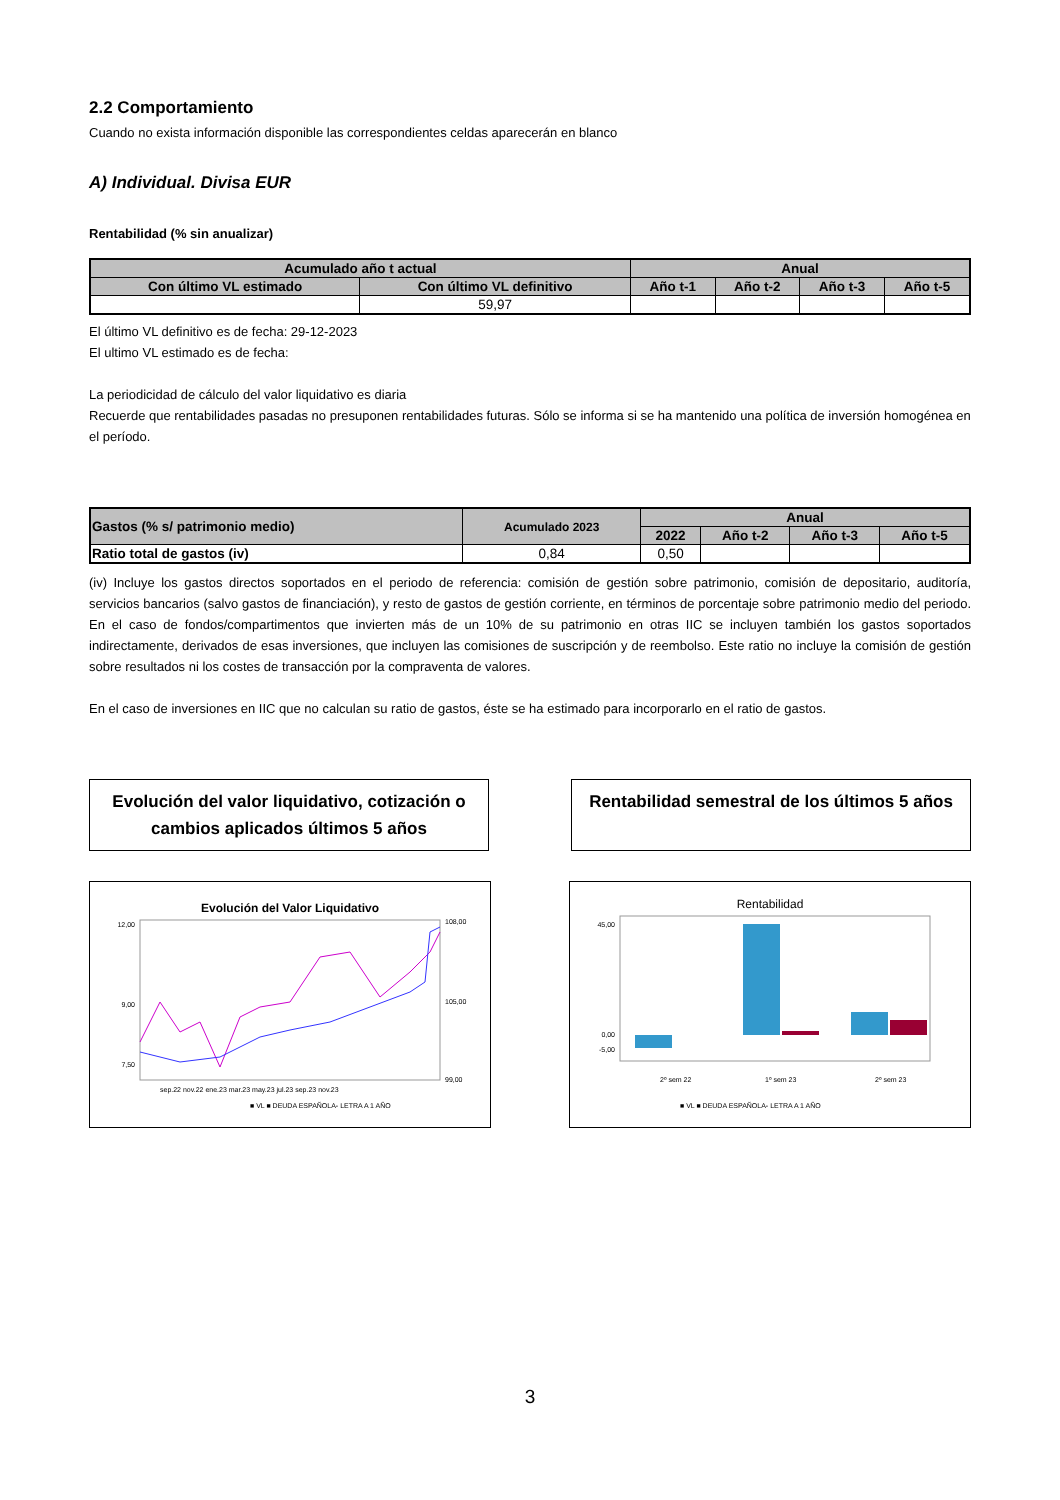2.2 Comportamiento
Cuando no exista información disponible las correspondientes celdas aparecerán en blanco
A) Individual. Divisa EUR
Rentabilidad (% sin anualizar)
| Acumulado año t actual | | Anual | | | |
| --- | --- | --- | --- | --- | --- |
| Con último VL estimado | Con último VL definitivo | Año t-1 | Año t-2 | Año t-3 | Año t-5 |
| | 59,97 | | | | |
El último VL definitivo es de fecha: 29-12-2023
El ultimo VL estimado es de fecha:
La periodicidad de cálculo del valor liquidativo es diaria
Recuerde que rentabilidades pasadas no presuponen rentabilidades futuras. Sólo se informa si se ha mantenido una política de inversión homogénea en el período.
| Gastos (% s/ patrimonio medio) | Acumulado 2023 | Anual | | | |
| --- | --- | --- | --- | --- | --- |
| | | 2022 | Año t-2 | Año t-3 | Año t-5 |
| Ratio total de gastos (iv) | 0,84 | 0,50 | | | |
(iv) Incluye los gastos directos soportados en el periodo de referencia: comisión de gestión sobre patrimonio, comisión de depositario, auditoría, servicios bancarios (salvo gastos de financiación), y resto de gastos de gestión corriente, en términos de porcentaje sobre patrimonio medio del periodo. En el caso de fondos/compartimentos que invierten más de un 10% de su patrimonio en otras IIC se incluyen también los gastos soportados indirectamente, derivados de esas inversiones, que incluyen las comisiones de suscripción y de reembolso. Este ratio no incluye la comisión de gestión sobre resultados ni los costes de transacción por la compraventa de valores.
En el caso de inversiones en IIC que no calculan su ratio de gastos, éste se ha estimado para incorporarlo en el ratio de gastos.
Evolución del valor liquidativo, cotización o cambios aplicados últimos 5 años
Rentabilidad semestral de los últimos 5 años
Evolución del Valor Liquidativo
12,00
9,00
7,50
108,00
105,00
99,00
sep.22 nov.22 ene.23 mar.23 may.23 jul.23 sep.23 nov.23
■ VL ■ DEUDA ESPAÑOLA- LETRA A 1 AÑO
Rentabilidad
45,00
0,00
-5,00
2º sem 22
1º sem 23
2º sem 23
■ VL ■ DEUDA ESPAÑOLA- LETRA A 1 AÑO
3